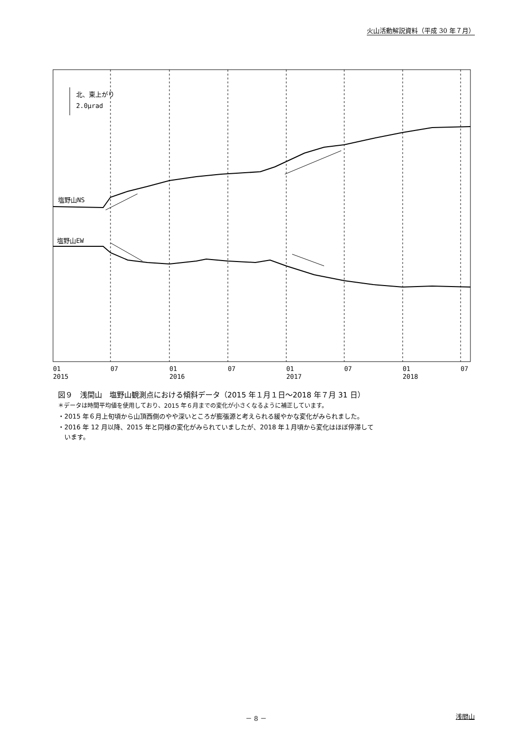火山活動解説資料（平成 30 年７月）
北、東上がり
2.0μrad
塩野山NS
塩野山EW
01
2015
07
01
2016
07
01
2017
07
01
2018
07
図９　浅間山　塩野山観測点における傾斜データ（2015 年１月１日～2018 年７月 31 日）
＊データは時間平均値を使用しており、2015 年６月までの変化が小さくなるように補正しています。
・2015 年６月上旬頃から山頂西側のやや深いところが膨張源と考えられる緩やかな変化がみられました。
・2016 年 12 月以降、2015 年と同様の変化がみられていましたが、2018 年１月頃から変化はほぼ停滞して
　います。
－ 8 － 浅間山